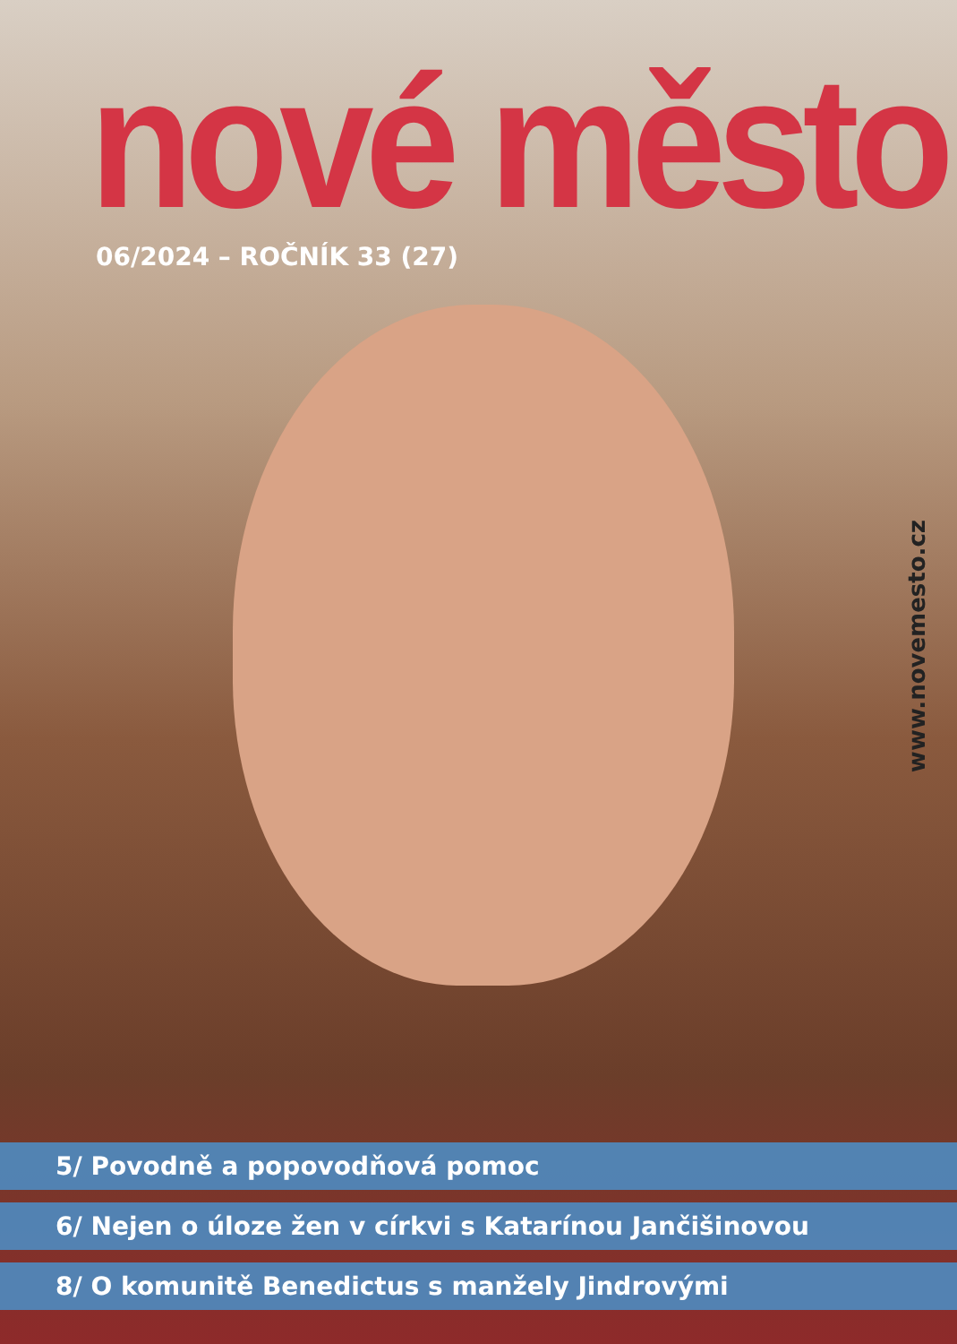nové město
06/2024 – ROČNÍK 33 (27)
www.novemesto.cz
5/ Povodně a popovodňová pomoc
6/ Nejen o úloze žen v církvi s Katarínou Jančišinovou
8/ O komunitě Benedictus s manžely Jindrovými